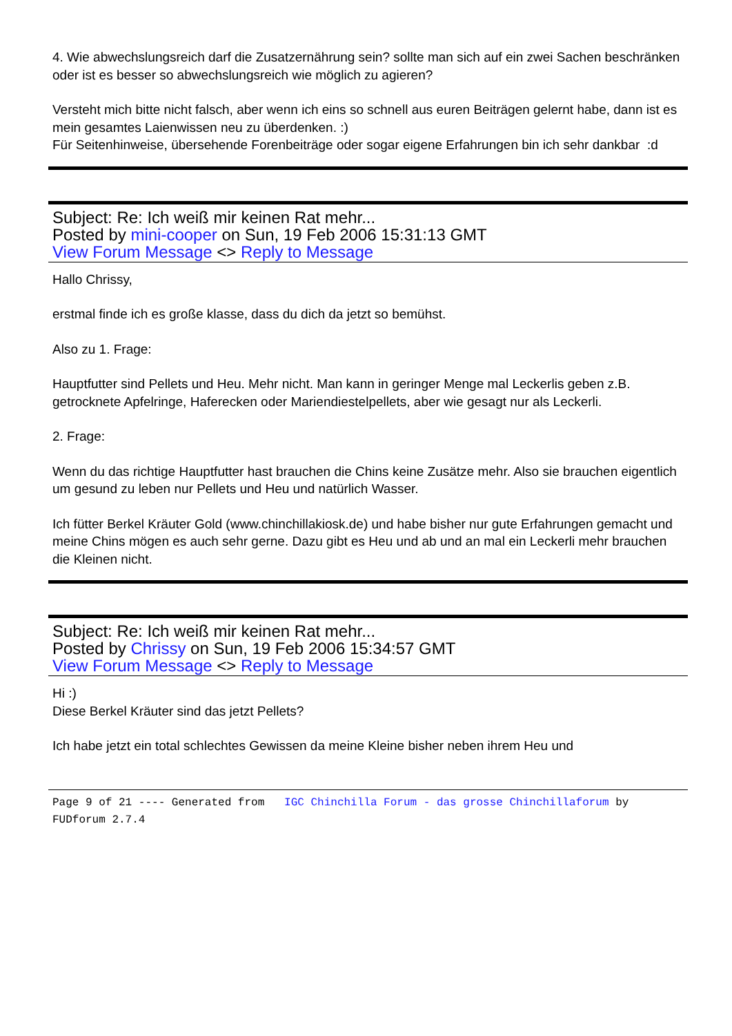4. Wie abwechslungsreich darf die Zusatzernährung sein? sollte man sich auf ein zwei Sachen beschränken oder ist es besser so abwechslungsreich wie möglich zu agieren?
Versteht mich bitte nicht falsch, aber wenn ich eins so schnell aus euren Beiträgen gelernt habe, dann ist es mein gesamtes Laienwissen neu zu überdenken. :)
Für Seitenhinweise, übersehende Forenbeiträge oder sogar eigene Erfahrungen bin ich sehr dankbar :d
Subject: Re: Ich weiß mir keinen Rat mehr...
Posted by mini-cooper on Sun, 19 Feb 2006 15:31:13 GMT
View Forum Message <> Reply to Message
Hallo Chrissy,
erstmal finde ich es große klasse, dass du dich da jetzt so bemühst.
Also zu 1. Frage:
Hauptfutter sind Pellets und Heu. Mehr nicht. Man kann in geringer Menge mal Leckerlis geben z.B. getrocknete Apfelringe, Haferecken oder Mariendiestelpellets, aber wie gesagt nur als Leckerli.
2. Frage:
Wenn du das richtige Hauptfutter hast brauchen die Chins keine Zusätze mehr. Also sie brauchen eigentlich um gesund zu leben nur Pellets und Heu und natürlich Wasser.
Ich fütter Berkel Kräuter Gold (www.chinchillakiosk.de) und habe bisher nur gute Erfahrungen gemacht und meine Chins mögen es auch sehr gerne. Dazu gibt es Heu und ab und an mal ein Leckerli mehr brauchen die Kleinen nicht.
Subject: Re: Ich weiß mir keinen Rat mehr...
Posted by Chrissy on Sun, 19 Feb 2006 15:34:57 GMT
View Forum Message <> Reply to Message
Hi :)
Diese Berkel Kräuter sind das jetzt Pellets?
Ich habe jetzt ein total schlechtes Gewissen da meine Kleine bisher neben ihrem Heu und
Page 9 of 21 ---- Generated from IGC Chinchilla Forum - das grosse Chinchillaforum by FUDforum 2.7.4